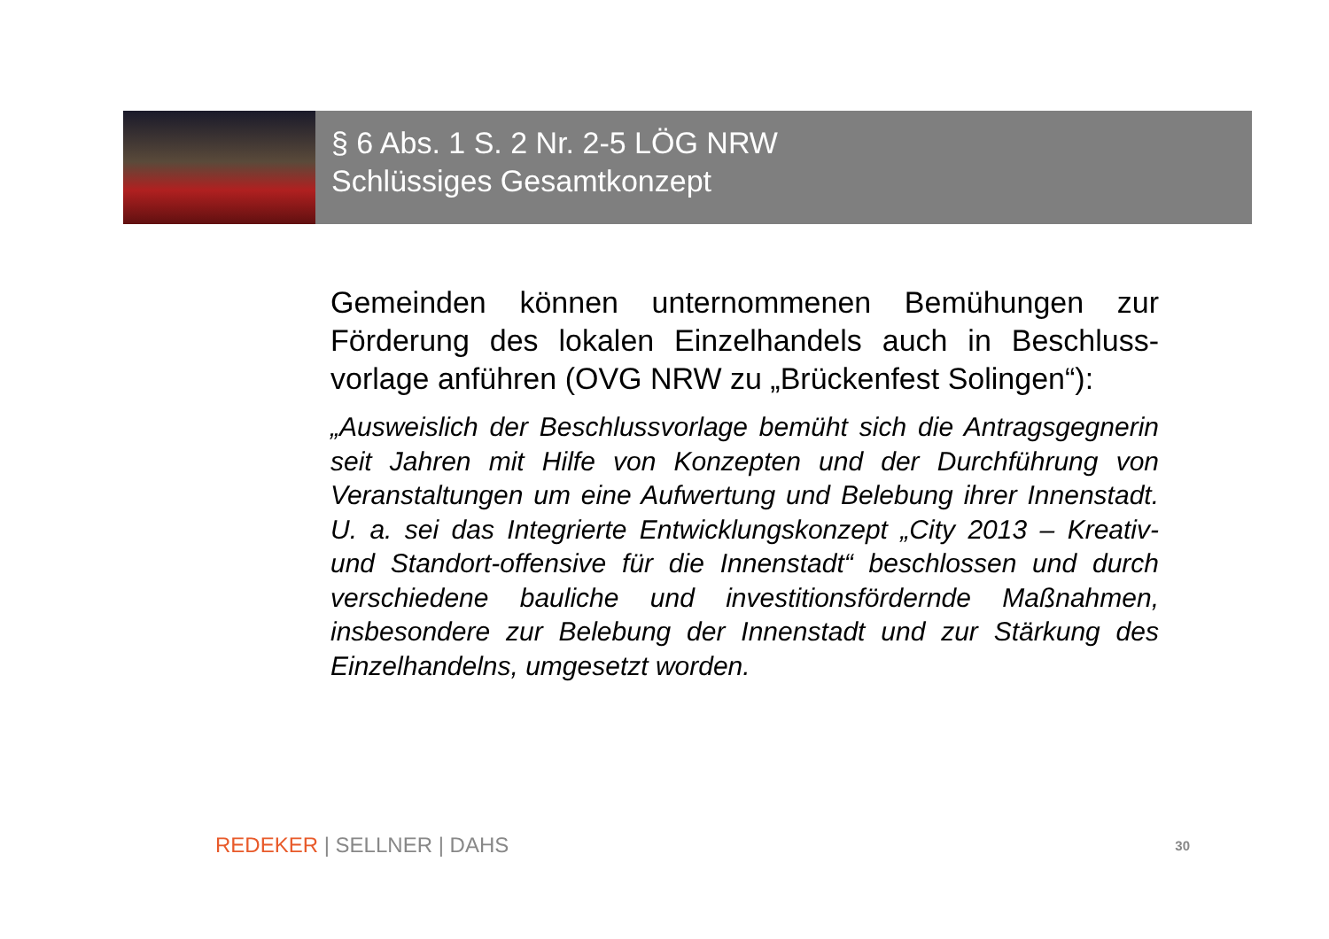§ 6 Abs. 1 S. 2 Nr. 2-5 LÖG NRW
Schlüssiges Gesamtkonzept
Gemeinden können unternommenen Bemühungen zur Förderung des lokalen Einzelhandels auch in Beschluss-vorlage anführen (OVG NRW zu „Brückenfest Solingen“):
„Ausweislich der Beschlussvorlage bemüht sich die Antragsgegnerin seit Jahren mit Hilfe von Konzepten und der Durchführung von Veranstaltungen um eine Aufwertung und Belebung ihrer Innenstadt. U. a. sei das Integrierte Entwicklungskonzept „City 2013 – Kreativ- und Standort-offensive für die Innenstadt“ beschlossen und durch verschiedene bauliche und investitionsfördernde Maßnahmen, insbesondere zur Belebung der Innenstadt und zur Stärkung des Einzelhandelns, umgesetzt worden.
REDEKER | SELLNER | DAHS
30